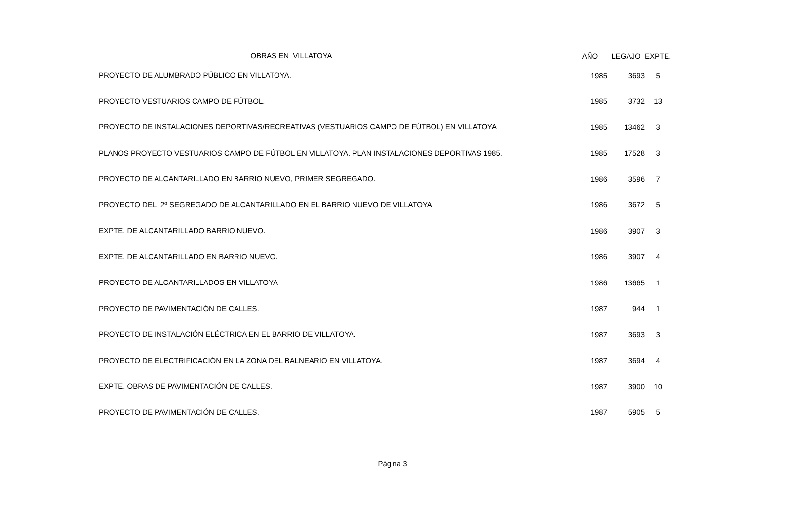| OBRAS EN VILLATOYA | AÑO | LEGAJO | EXPTE. |
| --- | --- | --- | --- |
| PROYECTO DE ALUMBRADO PÚBLICO EN VILLATOYA. | 1985 | 3693 | 5 |
| PROYECTO VESTUARIOS CAMPO DE FÚTBOL. | 1985 | 3732 | 13 |
| PROYECTO DE INSTALACIONES DEPORTIVAS/RECREATIVAS (VESTUARIOS CAMPO DE FÚTBOL) EN VILLATOYA | 1985 | 13462 | 3 |
| PLANOS PROYECTO VESTUARIOS CAMPO DE FÚTBOL EN VILLATOYA. PLAN INSTALACIONES DEPORTIVAS 1985. | 1985 | 17528 | 3 |
| PROYECTO DE ALCANTARILLADO EN BARRIO NUEVO, PRIMER SEGREGADO. | 1986 | 3596 | 7 |
| PROYECTO DEL 2º SEGREGADO DE ALCANTARILLADO EN EL BARRIO NUEVO DE VILLATOYA | 1986 | 3672 | 5 |
| EXPTE. DE ALCANTARILLADO BARRIO NUEVO. | 1986 | 3907 | 3 |
| EXPTE. DE ALCANTARILLADO EN BARRIO NUEVO. | 1986 | 3907 | 4 |
| PROYECTO DE ALCANTARILLADOS EN VILLATOYA | 1986 | 13665 | 1 |
| PROYECTO DE PAVIMENTACIÓN DE CALLES. | 1987 | 944 | 1 |
| PROYECTO DE INSTALACIÓN ELÉCTRICA EN EL BARRIO DE VILLATOYA. | 1987 | 3693 | 3 |
| PROYECTO DE ELECTRIFICACIÓN EN LA ZONA DEL BALNEARIO EN VILLATOYA. | 1987 | 3694 | 4 |
| EXPTE. OBRAS DE PAVIMENTACIÓN DE CALLES. | 1987 | 3900 | 10 |
| PROYECTO DE PAVIMENTACIÓN DE CALLES. | 1987 | 5905 | 5 |
Página 3